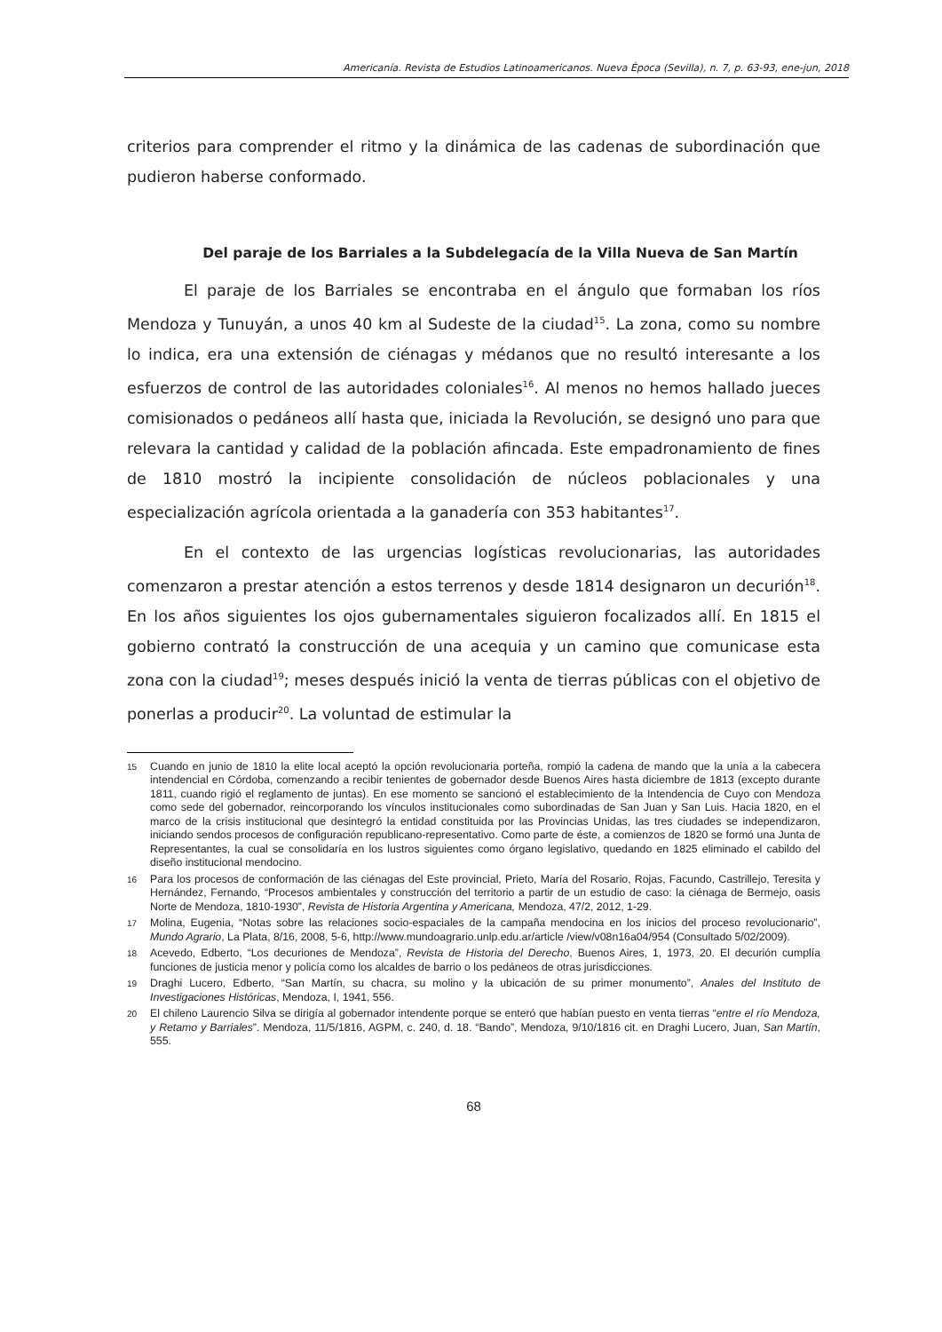Americanía. Revista de Estudios Latinoamericanos. Nueva Época (Sevilla), n. 7, p. 63-93, ene-jun, 2018
criterios para comprender el ritmo y la dinámica de las cadenas de subordinación que pudieron haberse conformado.
Del paraje de los Barriales a la Subdelegacía de la Villa Nueva de San Martín
El paraje de los Barriales se encontraba en el ángulo que formaban los ríos Mendoza y Tunuyán, a unos 40 km al Sudeste de la ciudad<sup>15</sup>. La zona, como su nombre lo indica, era una extensión de ciénagas y médanos que no resultó interesante a los esfuerzos de control de las autoridades coloniales<sup>16</sup>. Al menos no hemos hallado jueces comisionados o pedáneos allí hasta que, iniciada la Revolución, se designó uno para que relevara la cantidad y calidad de la población afincada. Este empadronamiento de fines de 1810 mostró la incipiente consolidación de núcleos poblacionales y una especialización agrícola orientada a la ganadería con 353 habitantes<sup>17</sup>.
En el contexto de las urgencias logísticas revolucionarias, las autoridades comenzaron a prestar atención a estos terrenos y desde 1814 designaron un decurión<sup>18</sup>. En los años siguientes los ojos gubernamentales siguieron focalizados allí. En 1815 el gobierno contrató la construcción de una acequia y un camino que comunicase esta zona con la ciudad<sup>19</sup>; meses después inició la venta de tierras públicas con el objetivo de ponerlas a producir<sup>20</sup>. La voluntad de estimular la
15 Cuando en junio de 1810 la elite local aceptó la opción revolucionaria porteña, rompió la cadena de mando que la unía a la cabecera intendencial en Córdoba, comenzando a recibir tenientes de gobernador desde Buenos Aires hasta diciembre de 1813 (excepto durante 1811, cuando rigió el reglamento de juntas). En ese momento se sancionó el establecimiento de la Intendencia de Cuyo con Mendoza como sede del gobernador, reincorporando los vínculos institucionales como subordinadas de San Juan y San Luis. Hacia 1820, en el marco de la crisis institucional que desintegró la entidad constituida por las Provincias Unidas, las tres ciudades se independizaron, iniciando sendos procesos de configuración republicano-representativo. Como parte de éste, a comienzos de 1820 se formó una Junta de Representantes, la cual se consolidaría en los lustros siguientes como órgano legislativo, quedando en 1825 eliminado el cabildo del diseño institucional mendocino.
16 Para los procesos de conformación de las ciénagas del Este provincial, Prieto, María del Rosario, Rojas, Facundo, Castrillejo, Teresita y Hernández, Fernando, “Procesos ambientales y construcción del territorio a partir de un estudio de caso: la ciénaga de Bermejo, oasis Norte de Mendoza, 1810-1930”, Revista de Historia Argentina y Americana, Mendoza, 47/2, 2012, 1-29.
17 Molina, Eugenia, “Notas sobre las relaciones socio-espaciales de la campaña mendocina en los inicios del proceso revolucionario”, Mundo Agrario, La Plata, 8/16, 2008, 5-6, http://www.mundoagrario.unlp.edu.ar/article /view/v08n16a04/954 (Consultado 5/02/2009).
18 Acevedo, Edberto, “Los decuriones de Mendoza”, Revista de Historia del Derecho, Buenos Aires, 1, 1973, 20. El decurión cumplía funciones de justicia menor y policía como los alcaldes de barrio o los pedáneos de otras jurisdicciones.
19 Draghi Lucero, Edberto, “San Martín, su chacra, su molino y la ubicación de su primer monumento”, Anales del Instituto de Investigaciones Históricas, Mendoza, I, 1941, 556.
20 El chileno Laurencio Silva se dirigía al gobernador intendente porque se enteró que habían puesto en venta tierras “entre el río Mendoza, y Retamo y Barriales”. Mendoza, 11/5/1816, AGPM, c. 240, d. 18. “Bando”, Mendoza, 9/10/1816 cit. en Draghi Lucero, Juan, San Martín, 555.
68